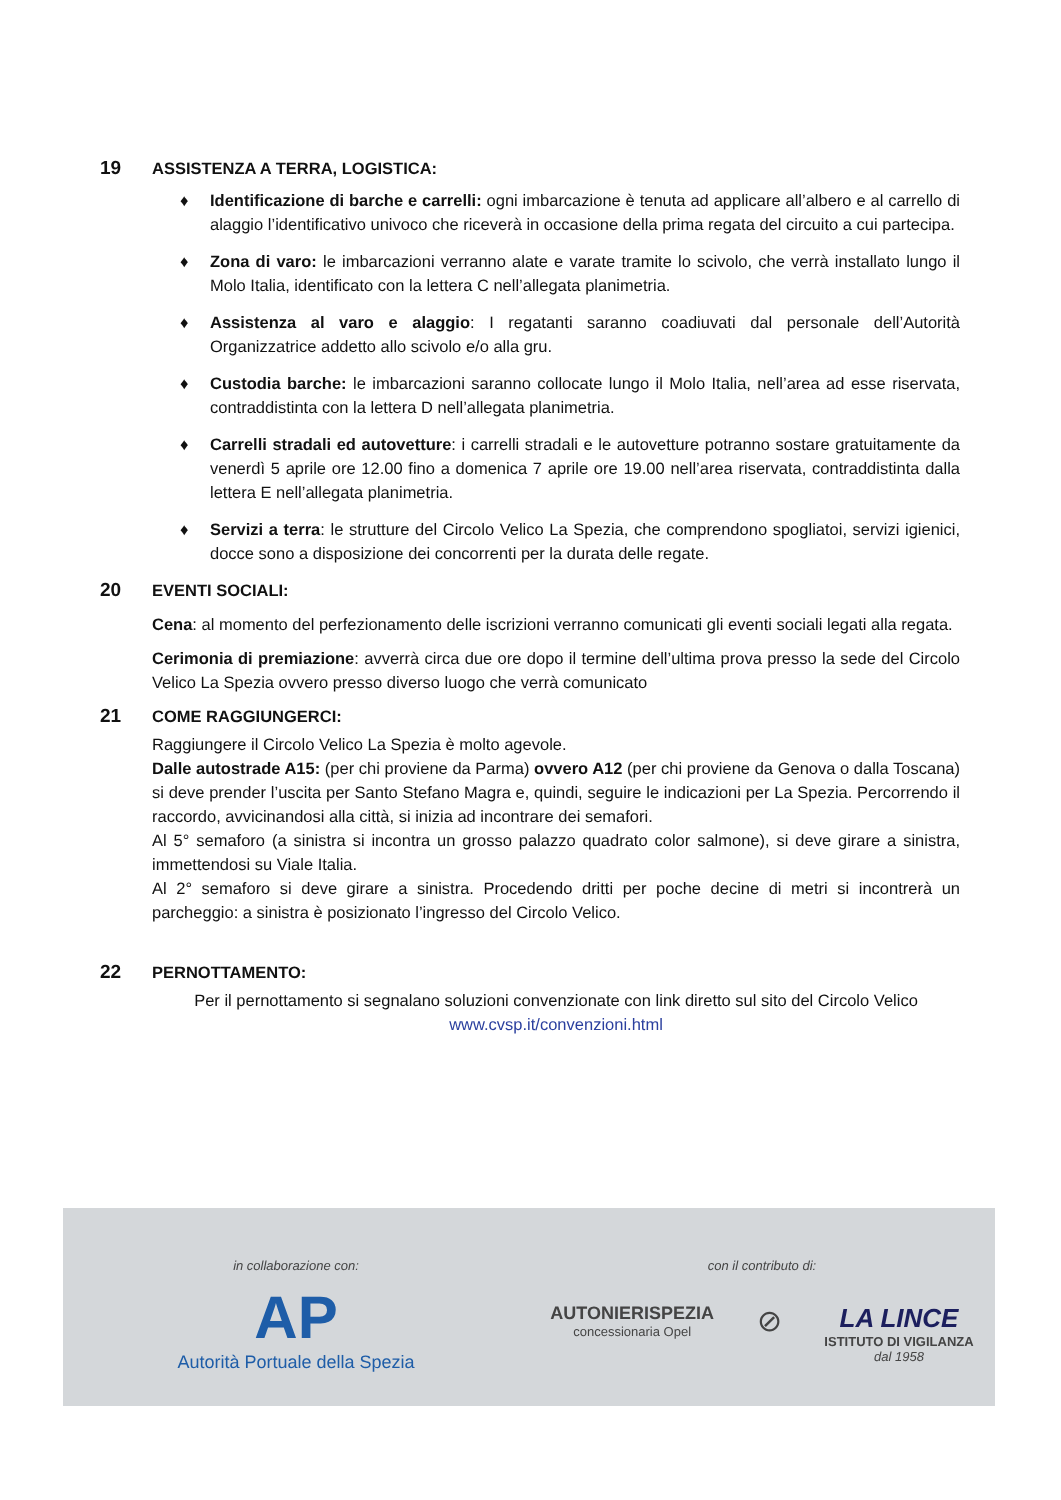19
ASSISTENZA A TERRA, LOGISTICA:
♦ Identificazione di barche e carrelli: ogni imbarcazione è tenuta ad applicare all’albero e al carrello di alaggio l’identificativo univoco che riceverà in occasione della prima regata del circuito a cui partecipa.
♦ Zona di varo: le imbarcazioni verranno alate e varate tramite lo scivolo, che verrà installato lungo il Molo Italia, identificato con la lettera C nell’allegata planimetria.
♦ Assistenza al varo e alaggio: I regatanti saranno coadiuvati dal personale dell’Autorità Organizzatrice addetto allo scivolo e/o alla gru.
♦ Custodia barche: le imbarcazioni saranno collocate lungo il Molo Italia, nell’area ad esse riservata, contraddistinta con la lettera D nell’allegata planimetria.
♦ Carrelli stradali ed autovetture: i carrelli stradali e le autovetture potranno sostare gratuitamente da venerdì 5 aprile ore 12.00 fino a domenica 7 aprile ore 19.00 nell’area riservata, contraddistinta dalla lettera E nell’allegata planimetria.
♦ Servizi a terra: le strutture del Circolo Velico La Spezia, che comprendono spogliatoi, servizi igienici, docce sono a disposizione dei concorrenti per la durata delle regate.
20
EVENTI SOCIALI:
Cena: al momento del perfezionamento delle iscrizioni verranno comunicati gli eventi sociali legati alla regata.
Cerimonia di premiazione: avverrà circa due ore dopo il termine dell’ultima prova presso la sede del Circolo Velico La Spezia ovvero presso diverso luogo che verrà comunicato
21
COME RAGGIUNGERCI:
Raggiungere il Circolo Velico La Spezia è molto agevole.
Dalle autostrade A15: (per chi proviene da Parma) ovvero A12 (per chi proviene da Genova o dalla Toscana) si deve prender l’uscita per Santo Stefano Magra e, quindi, seguire le indicazioni per La Spezia. Percorrendo il raccordo, avvicinandosi alla città, si inizia ad incontrare dei semafori.
Al 5° semaforo (a sinistra si incontra un grosso palazzo quadrato color salmone), si deve girare a sinistra, immettendosi su Viale Italia.
Al 2° semaforo si deve girare a sinistra. Procedendo dritti per poche decine di metri si incontrerà un parcheggio: a sinistra è posizionato l’ingresso del Circolo Velico.
22
PERNOTTAMENTO:
Per il pernottamento si segnalano soluzioni convenzionate con link diretto sul sito del Circolo Velico
www.cvsp.it/convenzioni.html
in collaborazione con:
AP
Autorità Portuale della Spezia
con il contributo di:
AUTONIERISPEZIA
concessionaria Opel
⊘
LA LINCE
ISTITUTO DI VIGILANZA
dal 1958